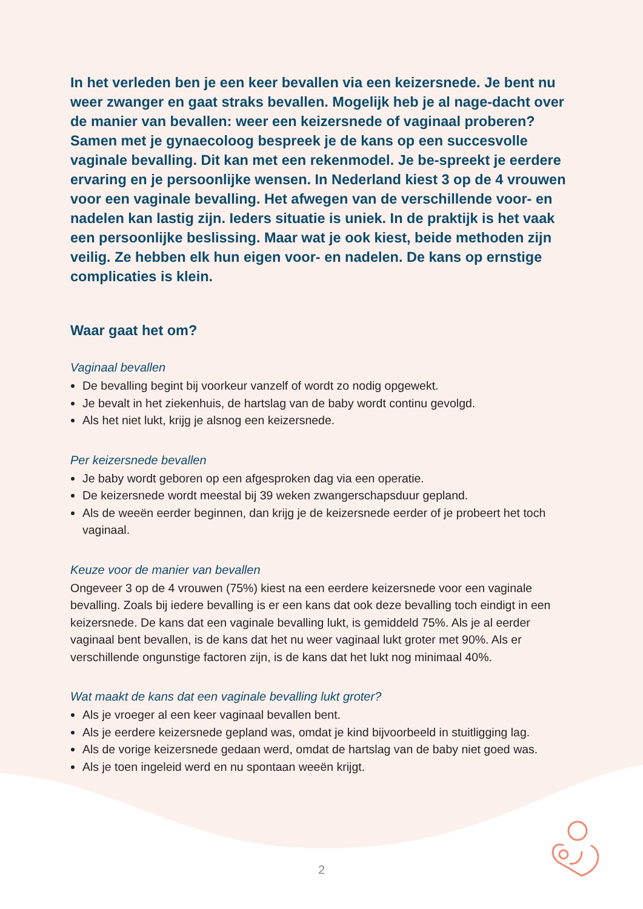In het verleden ben je een keer bevallen via een keizersnede. Je bent nu weer zwanger en gaat straks bevallen. Mogelijk heb je al nage-dacht over de manier van bevallen: weer een keizersnede of vaginaal proberen? Samen met je gynaecoloog bespreek je de kans op een succesvolle vaginale bevalling. Dit kan met een rekenmodel. Je be-spreekt je eerdere ervaring en je persoonlijke wensen. In Nederland kiest 3 op de 4 vrouwen voor een vaginale bevalling. Het afwegen van de verschillende voor- en nadelen kan lastig zijn. Ieders situatie is uniek. In de praktijk is het vaak een persoonlijke beslissing. Maar wat je ook kiest, beide methoden zijn veilig. Ze hebben elk hun eigen voor- en nadelen. De kans op ernstige complicaties is klein.
Waar gaat het om?
Vaginaal bevallen
De bevalling begint bij voorkeur vanzelf of wordt zo nodig opgewekt.
Je bevalt in het ziekenhuis, de hartslag van de baby wordt continu gevolgd.
Als het niet lukt, krijg je alsnog een keizersnede.
Per keizersnede bevallen
Je baby wordt geboren op een afgesproken dag via een operatie.
De keizersnede wordt meestal bij 39 weken zwangerschapsduur gepland.
Als de weeën eerder beginnen, dan krijg je de keizersnede eerder of je probeert het toch vaginaal.
Keuze voor de manier van bevallen
Ongeveer 3 op de 4 vrouwen (75%) kiest na een eerdere keizersnede voor een vaginale bevalling. Zoals bij iedere bevalling is er een kans dat ook deze bevalling toch eindigt in een keizersnede. De kans dat een vaginale bevalling lukt, is gemiddeld 75%. Als je al eerder vaginaal bent bevallen, is de kans dat het nu weer vaginaal lukt groter met 90%. Als er verschillende ongunstige factoren zijn, is de kans dat het lukt nog minimaal 40%.
Wat maakt de kans dat een vaginale bevalling lukt groter?
Als je vroeger al een keer vaginaal bevallen bent.
Als je eerdere keizersnede gepland was, omdat je kind bijvoorbeeld in stuitligging lag.
Als de vorige keizersnede gedaan werd, omdat de hartslag van de baby niet goed was.
Als je toen ingeleid werd en nu spontaan weeën krijgt.
2